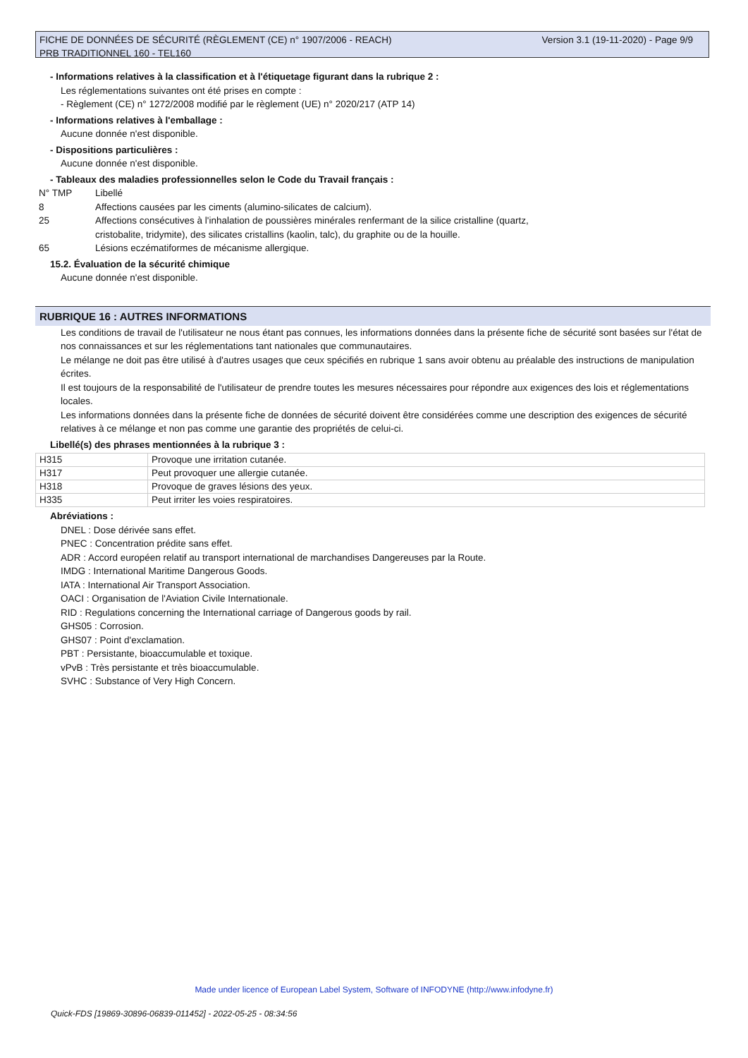Version 3.1 (19-11-2020) - Page 9/9 FICHE DE DONNÉES DE SÉCURITÉ (RÈGLEMENT (CE) n° 1907/2006 - REACH)
PRB TRADITIONNEL 160 - TEL160
- Informations relatives à la classification et à l'étiquetage figurant dans la rubrique 2 :
Les réglementations suivantes ont été prises en compte :
- Règlement (CE) n° 1272/2008 modifié par le règlement (UE) n° 2020/217 (ATP 14)
- Informations relatives à l'emballage :
Aucune donnée n'est disponible.
- Dispositions particulières :
Aucune donnée n'est disponible.
- Tableaux des maladies professionnelles selon le Code du Travail français :
N° TMP Libellé
8 Affections causées par les ciments (alumino-silicates de calcium).
25 Affections consécutives à l'inhalation de poussières minérales renfermant de la silice cristalline (quartz, cristobalite, tridymite), des silicates cristallins (kaolin, talc), du graphite ou de la houille.
65 Lésions eczématiformes de mécanisme allergique.
15.2. Évaluation de la sécurité chimique
Aucune donnée n'est disponible.
RUBRIQUE 16 : AUTRES INFORMATIONS
Les conditions de travail de l'utilisateur ne nous étant pas connues, les informations données dans la présente fiche de sécurité sont basées sur l'état de nos connaissances et sur les réglementations tant nationales que communautaires.
Le mélange ne doit pas être utilisé à d'autres usages que ceux spécifiés en rubrique 1 sans avoir obtenu au préalable des instructions de manipulation écrites.
Il est toujours de la responsabilité de l'utilisateur de prendre toutes les mesures nécessaires pour répondre aux exigences des lois et réglementations locales.
Les informations données dans la présente fiche de données de sécurité doivent être considérées comme une description des exigences de sécurité relatives à ce mélange et non pas comme une garantie des propriétés de celui-ci.
Libellé(s) des phrases mentionnées à la rubrique 3 :
| H315 | Provoque une irritation cutanée. |
| H317 | Peut provoquer une allergie cutanée. |
| H318 | Provoque de graves lésions des yeux. |
| H335 | Peut irriter les voies respiratoires. |
Abréviations :
DNEL : Dose dérivée sans effet.
PNEC : Concentration prédite sans effet.
ADR : Accord européen relatif au transport international de marchandises Dangereuses par la Route.
IMDG : International Maritime Dangerous Goods.
IATA : International Air Transport Association.
OACI : Organisation de l'Aviation Civile Internationale.
RID : Regulations concerning the International carriage of Dangerous goods by rail.
GHS05 : Corrosion.
GHS07 : Point d'exclamation.
PBT : Persistante, bioaccumulable et toxique.
vPvB : Très persistante et très bioaccumulable.
SVHC : Substance of Very High Concern.
Made under licence of European Label System, Software of INFODYNE (http://www.infodyne.fr)
Quick-FDS [19869-30896-06839-011452] - 2022-05-25 - 08:34:56